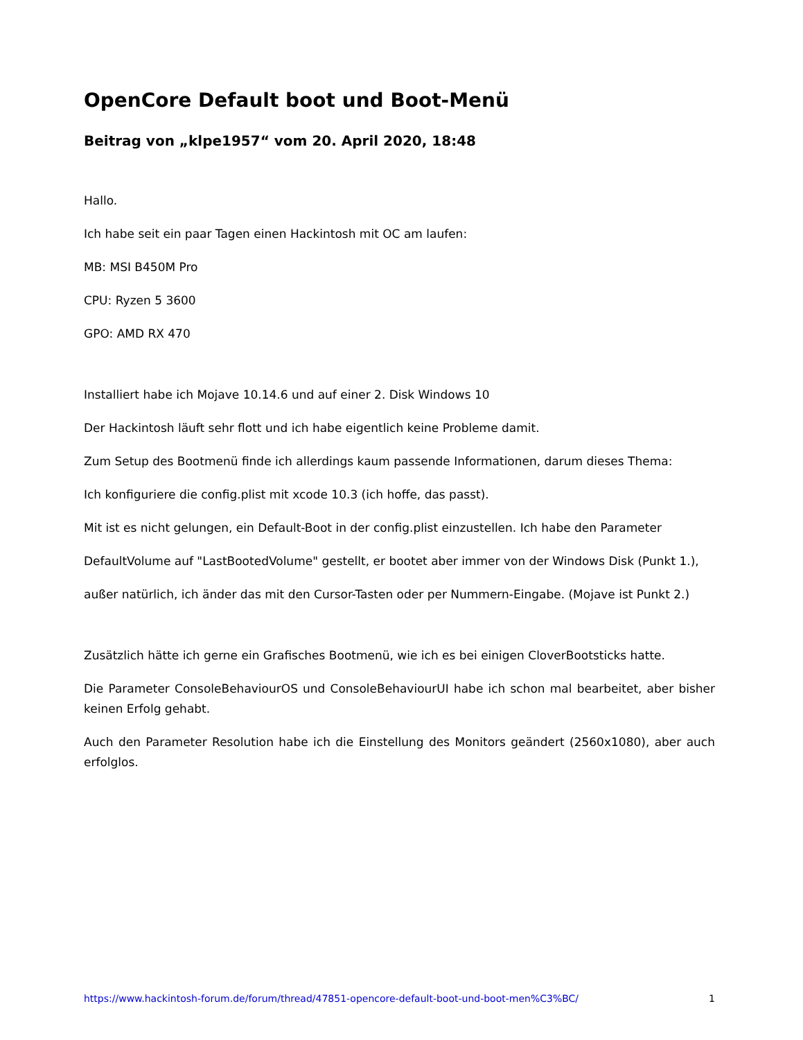OpenCore Default boot und Boot-Menü
Beitrag von „klpe1957“ vom 20. April 2020, 18:48
Hallo.
Ich habe seit ein paar Tagen einen Hackintosh mit OC am laufen:
MB: MSI B450M Pro
CPU: Ryzen 5 3600
GPO: AMD RX 470
Installiert habe ich Mojave 10.14.6 und auf einer 2. Disk Windows 10
Der Hackintosh läuft sehr flott und ich habe eigentlich keine Probleme damit.
Zum Setup des Bootmenü finde ich allerdings kaum passende Informationen, darum dieses Thema:
Ich konfiguriere die config.plist mit xcode 10.3 (ich hoffe, das passt).
Mit ist es nicht gelungen, ein Default-Boot in der config.plist einzustellen. Ich habe den Parameter
DefaultVolume auf "LastBootedVolume" gestellt, er bootet aber immer von der Windows Disk (Punkt 1.),
außer natürlich, ich änder das mit den Cursor-Tasten oder per Nummern-Eingabe. (Mojave ist Punkt 2.)
Zusätzlich hätte ich gerne ein Grafisches Bootmenü, wie ich es bei einigen CloverBootsticks hatte.
Die Parameter ConsoleBehaviourOS und ConsoleBehaviourUI habe ich schon mal bearbeitet, aber bisher keinen Erfolg gehabt.
Auch den Parameter Resolution habe ich die Einstellung des Monitors geändert (2560x1080), aber auch erfolglos.
https://www.hackintosh-forum.de/forum/thread/47851-opencore-default-boot-und-boot-men%C3%BC/ 1